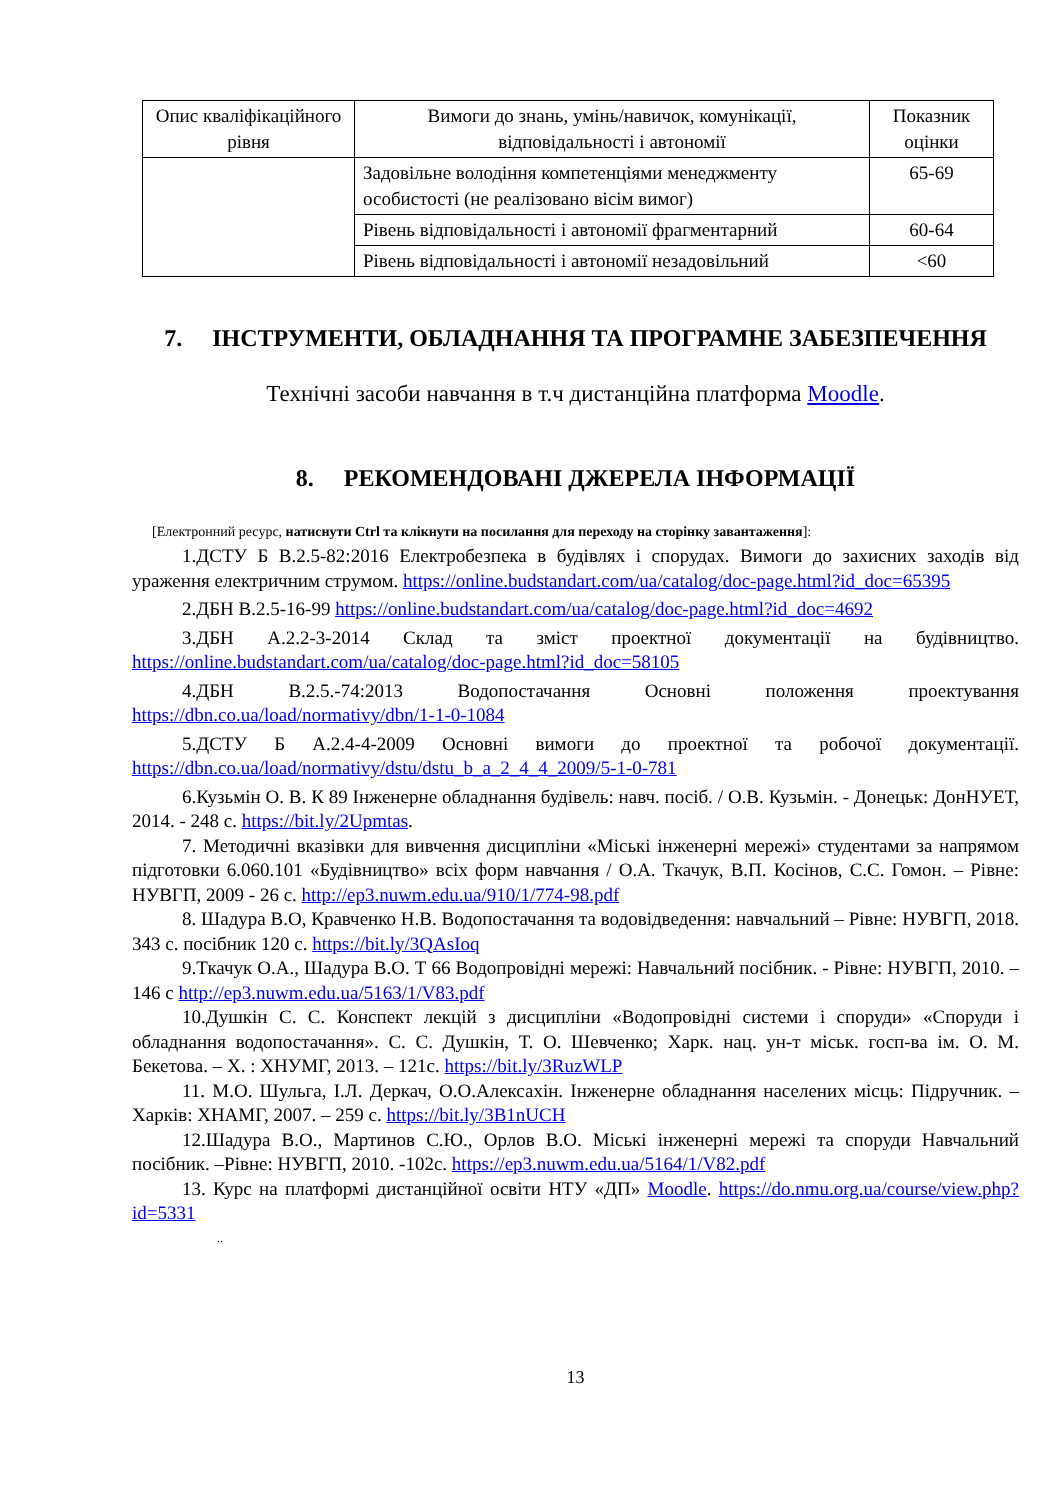| Опис кваліфікаційного рівня | Вимоги до знань, умінь/навичок, комунікації, відповідальності і автономії | Показник оцінки |
| --- | --- | --- |
| | Задовільне володіння компетенціями менеджменту особистості (не реалізовано вісім вимог) | 65-69 |
| | Рівень відповідальності і автономії фрагментарний | 60-64 |
| | Рівень відповідальності і автономії незадовільний | <60 |
7. ІНСТРУМЕНТИ, ОБЛАДНАННЯ ТА ПРОГРАМНЕ ЗАБЕЗПЕЧЕННЯ
Технічні засоби навчання в т.ч дистанційна платформа Moodle.
8. РЕКОМЕНДОВАНІ ДЖЕРЕЛА ІНФОРМАЦІЇ
[Електронний ресурс, натиснути Ctrl та клікнути на посилання для переходу на сторінку завантаження]:
1.ДСТУ Б В.2.5-82:2016 Електробезпека в будівлях і спорудах. Вимоги до захисних заходів від ураження електричним струмом. https://online.budstandart.com/ua/catalog/doc-page.html?id_doc=65395
2.ДБН В.2.5-16-99 https://online.budstandart.com/ua/catalog/doc-page.html?id_doc=4692
3.ДБН А.2.2-3-2014 Склад та зміст проектної документації на будівництво. https://online.budstandart.com/ua/catalog/doc-page.html?id_doc=58105
4.ДБН В.2.5.-74:2013 Водопостачання Основні положення проектування https://dbn.co.ua/load/normativy/dbn/1-1-0-1084
5.ДСТУ Б А.2.4-4-2009 Основні вимоги до проектної та робочої документації. https://dbn.co.ua/load/normativy/dstu/dstu_b_a_2_4_4_2009/5-1-0-781
6.Кузьмін О. В. К 89 Інженерне обладнання будівель: навч. посіб. / О.В. Кузьмін. - Донецьк: ДонНУЕТ, 2014. - 248 с. https://bit.ly/2Upmtas.
7. Методичні вказівки для вивчення дисципліни «Міські інженерні мережі» студентами за напрямом підготовки 6.060.101 «Будівництво» всіх форм навчання / О.А. Ткачук, В.П. Косінов, С.С. Гомон. – Рівне: НУВГП, 2009 - 26 с. http://ep3.nuwm.edu.ua/910/1/774-98.pdf
8. Шадура В.О, Кравченко Н.В. Водопостачання та водовідведення: навчальний – Рівне: НУВГП, 2018. 343 с. посібник 120 с. https://bit.ly/3QAsIoq
9.Ткачук О.А., Шадура В.О. Т 66 Водопровідні мережі: Навчальний посібник. - Рівне: НУВГП, 2010. – 146 с http://ep3.nuwm.edu.ua/5163/1/V83.pdf
10.Душкін С. С. Конспект лекцій з дисципліни «Водопровідні системи і споруди» «Споруди і обладнання водопостачання». С. С. Душкін, Т. О. Шевченко; Харк. нац. ун-т міськ. госп-ва ім. О. М. Бекетова. – Х. : ХНУМГ, 2013. – 121с. https://bit.ly/3RuzWLP
11. М.О. Шульга, І.Л. Деркач, О.О.Алексахін. Інженерне обладнання населених місць: Підручник. – Харків: ХНАМГ, 2007. – 259 с. https://bit.ly/3B1nUCH
12.Шадура В.О., Мартинов С.Ю., Орлов В.О. Міські інженерні мережі та споруди Навчальний посібник. –Рівне: НУВГП, 2010. -102с. https://ep3.nuwm.edu.ua/5164/1/V82.pdf
13. Курс на платформі дистанційної освіти НТУ «ДП» Moodle. https://do.nmu.org.ua/course/view.php?id=5331
..
13